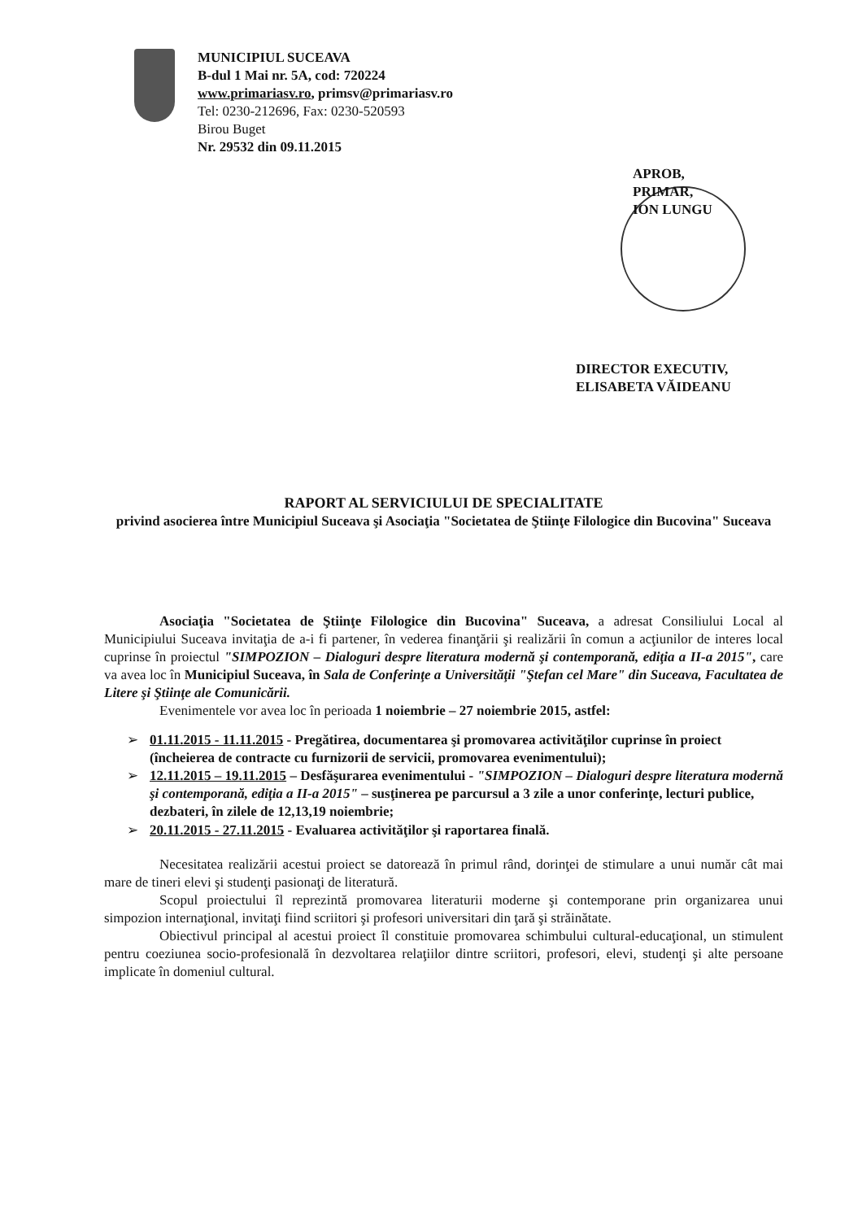MUNICIPIUL SUCEAVA
B-dul 1 Mai nr. 5A, cod: 720224
www.primariasv.ro, primsv@primariasv.ro
Tel: 0230-212696, Fax: 0230-520593
Birou Buget
Nr. 29532 din 09.11.2015
APROB,
PRIMAR,
ION LUNGU
DIRECTOR EXECUTIV,
ELISABETA VĂIDEANU
RAPORT AL SERVICIULUI DE SPECIALITATE
privind asocierea între Municipiul Suceava şi Asociaţia "Societatea de Ştiinţe Filologice din Bucovina" Suceava
Asociaţia "Societatea de Ştiinţe Filologice din Bucovina" Suceava, a adresat Consiliului Local al Municipiului Suceava invitaţia de a-i fi partener, în vederea finanţării şi realizării în comun a acţiunilor de interes local cuprinse în proiectul "SIMPOZION – Dialoguri despre literatura modernă şi contemporană, ediţia a II-a 2015", care va avea loc în Municipiul Suceava, în Sala de Conferinţe a Universităţii "Ştefan cel Mare" din Suceava, Facultatea de Litere şi Ştiinţe ale Comunicării.
Evenimentele vor avea loc în perioada 1 noiembrie – 27 noiembrie 2015, astfel:
➢ 01.11.2015 - 11.11.2015 - Pregătirea, documentarea şi promovarea activităţilor cuprinse în proiect (încheierea de contracte cu furnizorii de servicii, promovarea evenimentului);
➢ 12.11.2015 – 19.11.2015 – Desfăşurarea evenimentului - "SIMPOZION – Dialoguri despre literatura modernă şi contemporană, ediţia a II-a 2015" – susţinerea pe parcursul a 3 zile a unor conferinţe, lecturi publice, dezbateri, în zilele de 12,13,19 noiembrie;
➢ 20.11.2015 - 27.11.2015 - Evaluarea activităţilor şi raportarea finală.
Necesitatea realizării acestui proiect se datorează în primul rând, dorinţei de stimulare a unui număr cât mai mare de tineri elevi şi studenţi pasionaţi de literatură.
Scopul proiectului îl reprezintă promovarea literaturii moderne şi contemporane prin organizarea unui simpozion internaţional, invitaţi fiind scriitori şi profesori universitari din ţară şi străinătate.
Obiectivul principal al acestui proiect îl constituie promovarea schimbului cultural-educaţional, un stimulent pentru coeziunea socio-profesională în dezvoltarea relaţiilor dintre scriitori, profesori, elevi, studenţi şi alte persoane implicate în domeniul cultural.